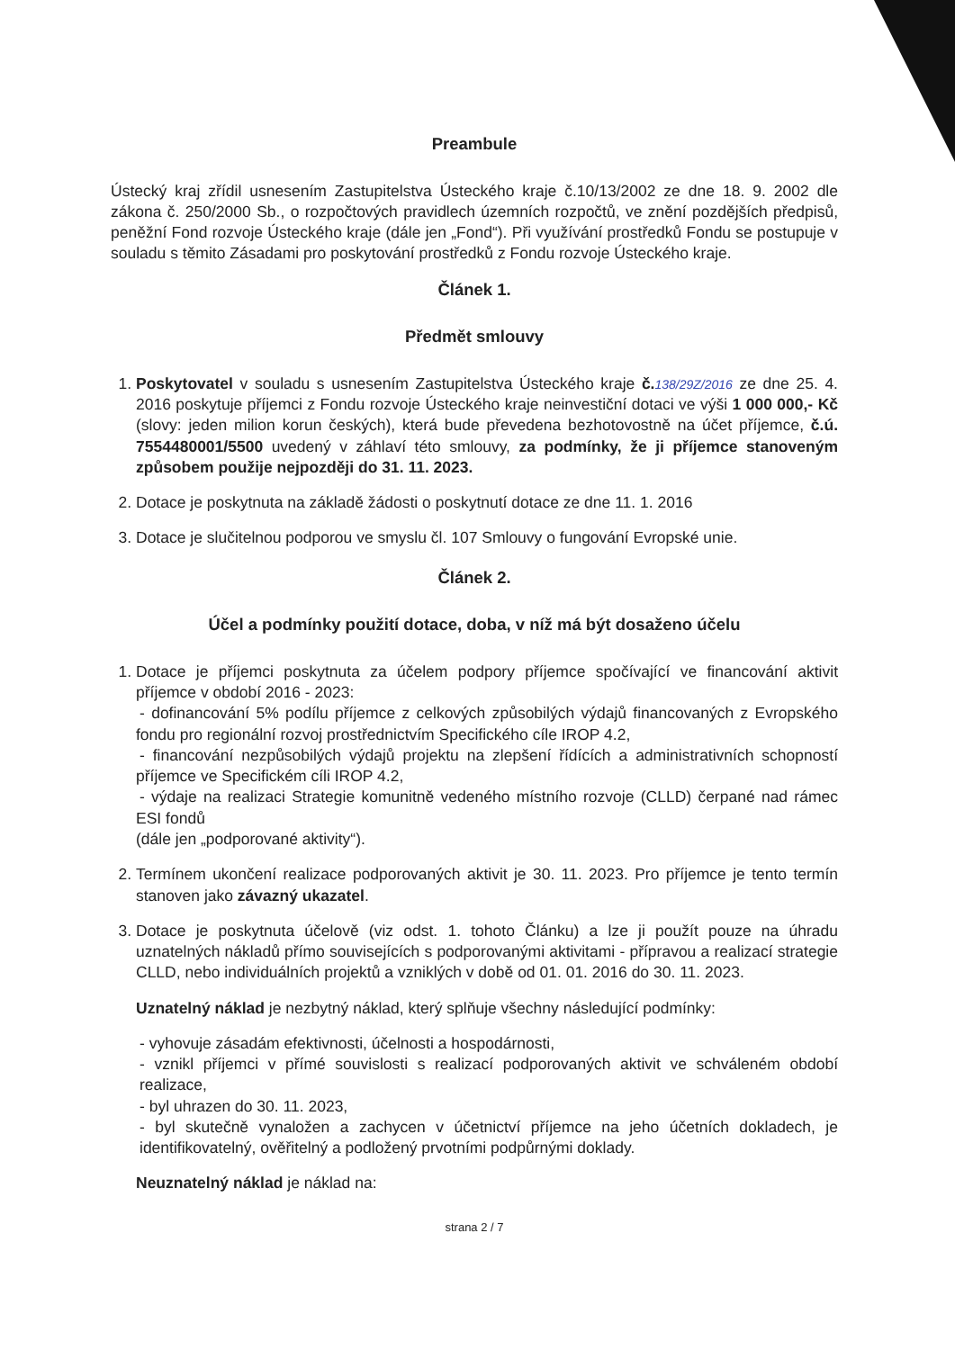Preambule
Ústecký kraj zřídil usnesením Zastupitelstva Ústeckého kraje č.10/13/2002 ze dne 18. 9. 2002 dle zákona č. 250/2000 Sb., o rozpočtových pravidlech územních rozpočtů, ve znění pozdějších předpisů, peněžní Fond rozvoje Ústeckého kraje (dále jen „Fond“). Při využívání prostředků Fondu se postupuje v souladu s těmito Zásadami pro poskytování prostředků z Fondu rozvoje Ústeckého kraje.
Článek 1.
Předmět smlouvy
1. Poskytovatel v souladu s usnesením Zastupitelstva Ústeckého kraje č. 138/29Z/2016 ze dne 25. 4. 2016 poskytuje příjemci z Fondu rozvoje Ústeckého kraje neinvestiční dotaci ve výši 1 000 000,- Kč (slovy: jeden milion korun českých), která bude převedena bezhotovostně na účet příjemce, č.ú. 7554480001/5500 uvedený v záhlaví této smlouvy, za podmínky, že ji příjemce stanoveným způsobem použije nejpozději do 31. 11. 2023.
2. Dotace je poskytnuta na základě žádosti o poskytnutí dotace ze dne 11. 1. 2016
3. Dotace je slučitelnou podporou ve smyslu čl. 107 Smlouvy o fungování Evropské unie.
Článek 2.
Účel a podmínky použití dotace, doba, v níž má být dosaženo účelu
1. Dotace je příjemci poskytnuta za účelem podpory příjemce spočívající ve financování aktivit příjemce v období 2016 - 2023:
- dofinancování 5% podílu příjemce z celkových způsobilých výdajů financovaných z Evropského fondu pro regionální rozvoj prostřednictvím Specifického cíle IROP 4.2,
- financování nezpůsobilých výdajů projektu na zlepšení řídících a administrativních schopností příjemce ve Specifickém cíli IROP 4.2,
- výdaje na realizaci Strategie komunitně vedeného místního rozvoje (CLLD) čerpané nad rámec ESI fondů
(dále jen „podporované aktivity“).
2. Termínem ukončení realizace podporovaných aktivit je 30. 11. 2023. Pro příjemce je tento termín stanoven jako závazný ukazatel.
3. Dotace je poskytnuta účelově (viz odst. 1. tohoto Článku) a lze ji použít pouze na úhradu uznatelných nákladů přímo souvisejících s podporovanými aktivitami - přípravou a realizací strategie CLLD, nebo individuálních projektů a vzniklých v době od 01. 01. 2016 do 30. 11. 2023.
Uznatelný náklad je nezbytný náklad, který splňuje všechny následující podmínky:
- vyhovuje zásadám efektivnosti, účelnosti a hospodárnosti,
- vznikl příjemci v přímé souvislosti s realizací podporovaných aktivit ve schváleném období realizace,
- byl uhrazen do 30. 11. 2023,
- byl skutečně vynaložen a zachycen v účetnictví příjemce na jeho účetních dokladech, je identifikovatelný, ověřitelný a podložený prvotními podpůrnými doklady.
Neuznatelný náklad je náklad na:
strana 2 / 7